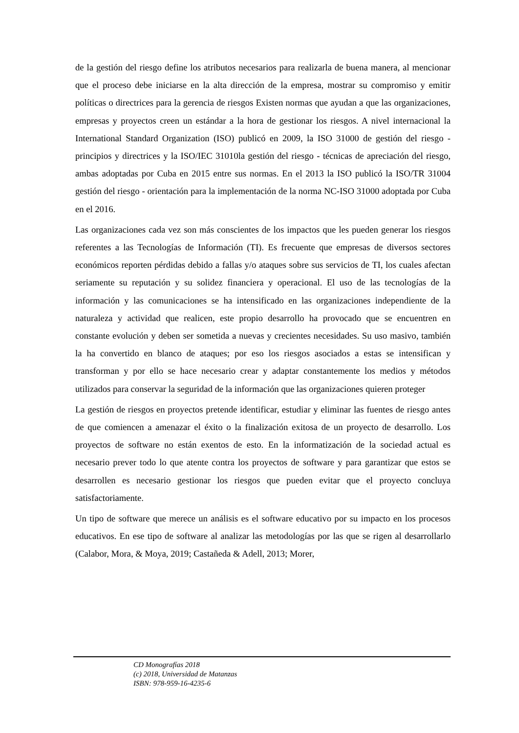de la gestión del riesgo define los atributos necesarios para realizarla de buena manera, al mencionar que el proceso debe iniciarse en la alta dirección de la empresa, mostrar su compromiso y emitir políticas o directrices para la gerencia de riesgos Existen normas que ayudan a que las organizaciones, empresas y proyectos creen un estándar a la hora de gestionar los riesgos. A nivel internacional la International Standard Organization (ISO) publicó en 2009, la ISO 31000 de gestión del riesgo - principios y directrices y la ISO/IEC 31010la gestión del riesgo - técnicas de apreciación del riesgo, ambas adoptadas por Cuba en 2015 entre sus normas. En el 2013 la ISO publicó la ISO/TR 31004 gestión del riesgo - orientación para la implementación de la norma NC-ISO 31000 adoptada por Cuba en el 2016.
Las organizaciones cada vez son más conscientes de los impactos que les pueden generar los riesgos referentes a las Tecnologías de Información (TI). Es frecuente que empresas de diversos sectores económicos reporten pérdidas debido a fallas y/o ataques sobre sus servicios de TI, los cuales afectan seriamente su reputación y su solidez financiera y operacional. El uso de las tecnologías de la información y las comunicaciones se ha intensificado en las organizaciones independiente de la naturaleza y actividad que realicen, este propio desarrollo ha provocado que se encuentren en constante evolución y deben ser sometida a nuevas y crecientes necesidades. Su uso masivo, también la ha convertido en blanco de ataques; por eso los riesgos asociados a estas se intensifican y transforman y por ello se hace necesario crear y adaptar constantemente los medios y métodos utilizados para conservar la seguridad de la información que las organizaciones quieren proteger
La gestión de riesgos en proyectos pretende identificar, estudiar y eliminar las fuentes de riesgo antes de que comiencen a amenazar el éxito o la finalización exitosa de un proyecto de desarrollo. Los proyectos de software no están exentos de esto. En la informatización de la sociedad actual es necesario prever todo lo que atente contra los proyectos de software y para garantizar que estos se desarrollen es necesario gestionar los riesgos que pueden evitar que el proyecto concluya satisfactoriamente.
Un tipo de software que merece un análisis es el software educativo por su impacto en los procesos educativos. En ese tipo de software al analizar las metodologías por las que se rigen al desarrollarlo (Calabor, Mora, & Moya, 2019; Castañeda & Adell, 2013; Morer,
CD Monografías 2018
(c) 2018, Universidad de Matanzas
ISBN: 978-959-16-4235-6